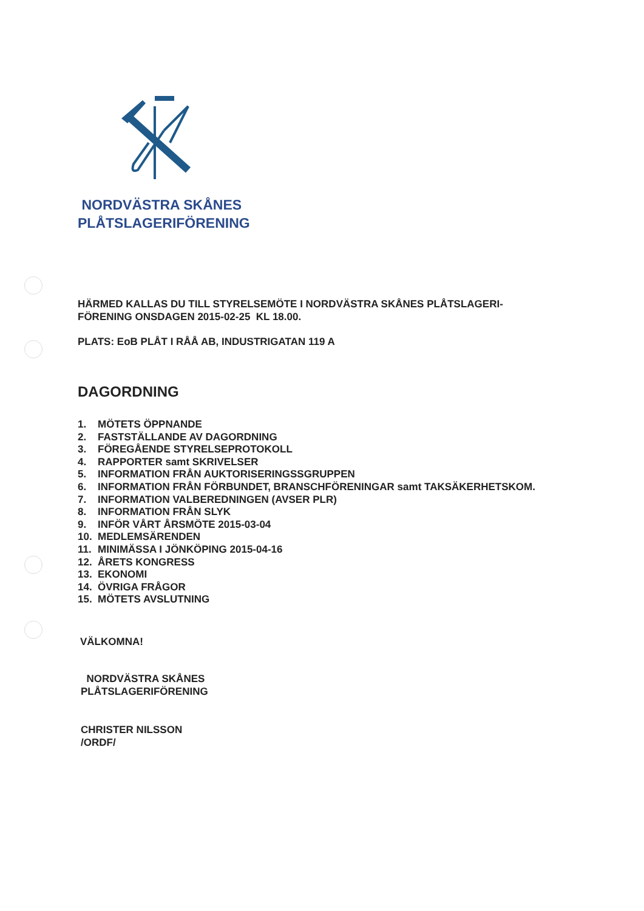NORDVÄSTRA SKÅNES
PLÅTSLAGERIFÖRENING
HÄRMED KALLAS DU TILL STYRELSEMÖTE I NORDVÄSTRA SKÅNES PLÅTSLAGERI-
FÖRENING ONSDAGEN 2015-02-25 KL 18.00.
PLATS: EoB PLÅT I RÅÅ AB, INDUSTRIGATAN 119 A
DAGORDNING
1. MÖTETS ÖPPNANDE
2. FASTSTÄLLANDE AV DAGORDNING
3. FÖREGÅENDE STYRELSEPROTOKOLL
4. RAPPORTER samt SKRIVELSER
5. INFORMATION FRÅN AUKTORISERINGSSGRUPPEN
6. INFORMATION FRÅN FÖRBUNDET, BRANSCHFÖRENINGAR samt TAKSÄKERHETSKOM.
7. INFORMATION VALBEREDNINGEN (AVSER PLR)
8. INFORMATION FRÅN SLYK
9. INFÖR VÅRT ÅRSMÖTE 2015-03-04
10. MEDLEMSÄRENDEN
11. MINIMÄSSA I JÖNKÖPING 2015-04-16
12. ÅRETS KONGRESS
13. EKONOMI
14. ÖVRIGA FRÅGOR
15. MÖTETS AVSLUTNING
VÄLKOMNA!
NORDVÄSTRA SKÅNES
PLÅTSLAGERIFÖRENING
CHRISTER NILSSON
/ORDF/